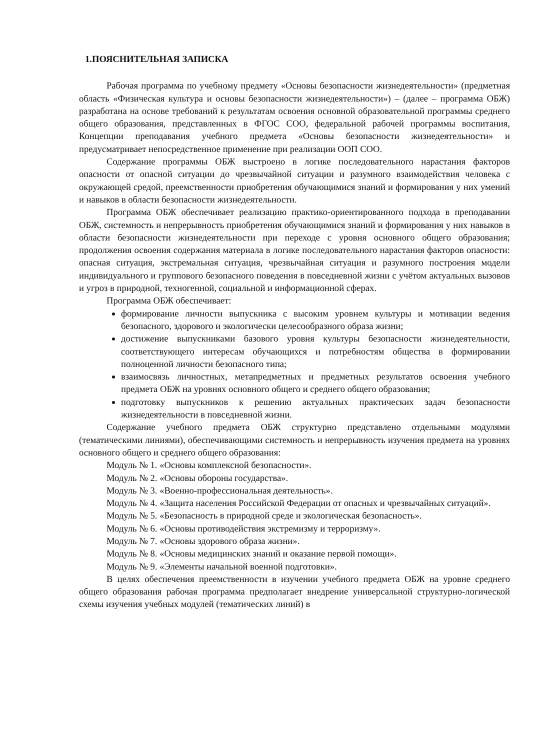1.ПОЯСНИТЕЛЬНАЯ ЗАПИСКА
Рабочая программа по учебному предмету «Основы безопасности жизнедеятельности» (предметная область «Физическая культура и основы безопасности жизнедеятельности») – (далее – программа ОБЖ) разработана на основе требований к результатам освоения основной образовательной программы среднего общего образования, представленных в ФГОС СОО, федеральной рабочей программы воспитания, Концепции преподавания учебного предмета «Основы безопасности жизнедеятельности» и предусматривает непосредственное применение при реализации ООП СОО.
Содержание программы ОБЖ выстроено в логике последовательного нарастания факторов опасности от опасной ситуации до чрезвычайной ситуации и разумного взаимодействия человека с окружающей средой, преемственности приобретения обучающимися знаний и формирования у них умений и навыков в области безопасности жизнедеятельности.
Программа ОБЖ обеспечивает реализацию практико-ориентированного подхода в преподавании ОБЖ, системность и непрерывность приобретения обучающимися знаний и формирования у них навыков в области безопасности жизнедеятельности при переходе с уровня основного общего образования; продолжения освоения содержания материала в логике последовательного нарастания факторов опасности: опасная ситуация, экстремальная ситуация, чрезвычайная ситуация и разумного построения модели индивидуального и группового безопасного поведения в повседневной жизни с учётом актуальных вызовов и угроз в природной, техногенной, социальной и информационной сферах.
Программа ОБЖ обеспечивает:
формирование личности выпускника с высоким уровнем культуры и мотивации ведения безопасного, здорового и экологически целесообразного образа жизни;
достижение выпускниками базового уровня культуры безопасности жизнедеятельности, соответствующего интересам обучающихся и потребностям общества в формировании полноценной личности безопасного типа;
взаимосвязь личностных, метапредметных и предметных результатов освоения учебного предмета ОБЖ на уровнях основного общего и среднего общего образования;
подготовку выпускников к решению актуальных практических задач безопасности жизнедеятельности в повседневной жизни.
Содержание учебного предмета ОБЖ структурно представлено отдельными модулями (тематическими линиями), обеспечивающими системность и непрерывность изучения предмета на уровнях основного общего и среднего общего образования:
Модуль № 1. «Основы комплексной безопасности».
Модуль № 2. «Основы обороны государства».
Модуль № 3. «Военно-профессиональная деятельность».
Модуль № 4. «Защита населения Российской Федерации от опасных и чрезвычайных ситуаций».
Модуль № 5. «Безопасность в природной среде и экологическая безопасность».
Модуль № 6. «Основы противодействия экстремизму и терроризму».
Модуль № 7. «Основы здорового образа жизни».
Модуль № 8. «Основы медицинских знаний и оказание первой помощи».
Модуль № 9. «Элементы начальной военной подготовки».
В целях обеспечения преемственности в изучении учебного предмета ОБЖ на уровне среднего общего образования рабочая программа предполагает внедрение универсальной структурно-логической схемы изучения учебных модулей (тематических линий) в